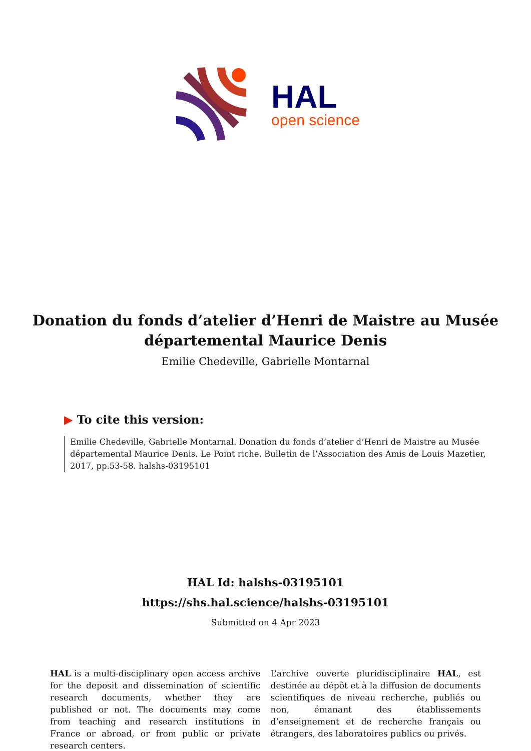HAL
open science
Donation du fonds d’atelier d’Henri de Maistre au Musée départemental Maurice Denis
Emilie Chedeville, Gabrielle Montarnal
▶ To cite this version:
Emilie Chedeville, Gabrielle Montarnal. Donation du fonds d’atelier d’Henri de Maistre au Musée départemental Maurice Denis. Le Point riche. Bulletin de l’Association des Amis de Louis Mazetier, 2017, pp.53-58. halshs-03195101
HAL Id: halshs-03195101
https://shs.hal.science/halshs-03195101
Submitted on 4 Apr 2023
HAL is a multi-disciplinary open access archive for the deposit and dissemination of scientific research documents, whether they are published or not. The documents may come from teaching and research institutions in France or abroad, or from public or private research centers.
L’archive ouverte pluridisciplinaire HAL, est destinée au dépôt et à la diffusion de documents scientifiques de niveau recherche, publiés ou non, émanant des établissements d’enseignement et de recherche français ou étrangers, des laboratoires publics ou privés.